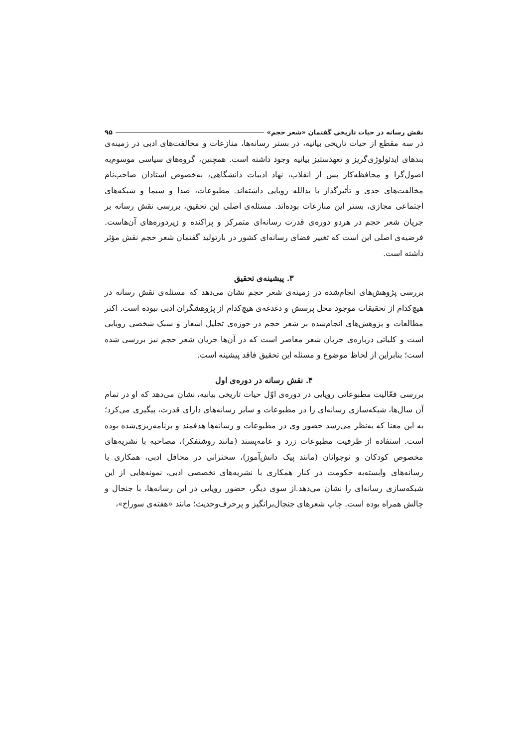نقش رسانه در حیات تاریخی گفتمان «شعر حجم» ۹۵
در سه مقطع از حیات تاریخی بیانیه، در بستر رسانه‌ها، منازعات و مخالفت‌های ادبی در زمینه‌ی بندهای ایدئولوژی‌گریز و تعهدستیز بیانیه وجود داشته است. همچنین، گروه‌های سیاسی موسوم‌به اصول‌گرا و محافظه‌کار پس از انقلاب، نهاد ادبیات دانشگاهی، به‌خصوص استادان صاحب‌نام مخالفت‌های جدی و تأثیرگذار با یدالله رویایی داشته‌اند. مطبوعات، صدا و سیما و شبکه‌های اجتماعی مجازی، بستر این منازعات بوده‌اند. مسئله‌ی اصلی این تحقیق، بررسی نقش رسانه بر جریان شعر حجم در هردو دوره‌ی قدرت رسانه‌ای متمرکز و پراکنده و زیردوره‌های آن‌هاست. فرضیه‌ی اصلی این است که تغییر فضای رسانه‌ای کشور در بازتولید گفتمان شعر حجم نقش مؤثر داشته است.
۳. پیشینه‌ی تحقیق
بررسی پژوهش‌های انجام‌شده در زمینه‌ی شعر حجم نشان می‌دهد که مسئله‌ی نقش رسانه در هیچ‌کدام از تحقیقات موجود محل پرسش و دغدغه‌ی هیچ‌کدام از پژوهشگران ادبی نبوده است. اکثر مطالعات و پژوهش‌های انجام‌شده بر شعر حجم در حوزه‌ی تحلیل اشعار و سبک شخصی رویایی است و کلیاتی درباره‌ی جریان شعر معاصر است که در آن‌ها جریان شعر حجم نیز بررسی شده است؛ بنابراین از لحاظ موضوع و مسئله این تحقیق فاقد پیشینه است.
۴. نقش رسانه در دوره‌ی اول
بررسی فعّالیت مطبوعاتی رویایی در دوره‌ی اوّل حیات تاریخی بیانیه، نشان می‌دهد که او در تمام آن سال‌ها، شبکه‌سازی رسانه‌ای را در مطبوعات و سایر رسانه‌های دارای قدرت، پیگیری می‌کرد؛ به این معنا که به‌نظر می‌رسد حضور وی در مطبوعات و رسانه‌ها هدفمند و برنامه‌ریزی‌شده بوده است. استفاده از ظرفیت مطبوعات زرد و عامه‌پسند (مانند روشنفکر)، مصاحبه با نشریه‌های مخصوص کودکان و نوجوانان (مانند پیک دانش‌آموز)، سخنرانی در محافل ادبی، همکاری با رسانه‌های وابسته‌به حکومت در کنار همکاری با نشریه‌های تخصصی ادبی، نمونه‌هایی از این شبکه‌سازی رسانه‌ای را نشان می‌دهد.از سوی دیگر، حضور رویایی در این رسانه‌ها، با جنجال و چالش همراه بوده است. چاپ شعرهای جنجال‌برانگیز و پرحرف‌وحدیث؛ مانند «هفته‌ی سوراخ»،